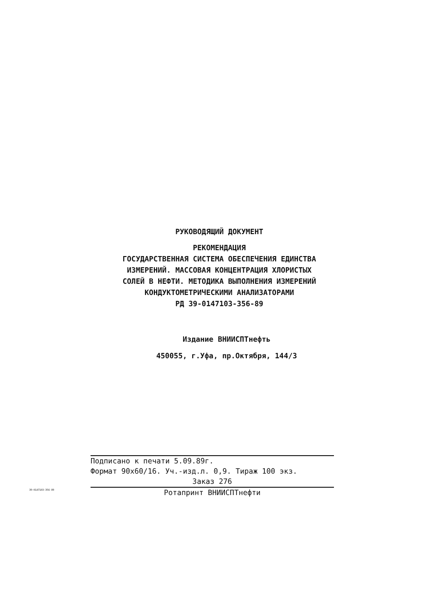РУКОВОДЯЩИЙ ДОКУМЕНТ
РЕКОМЕНДАЦИЯ
ГОСУДАРСТВЕННАЯ СИСТЕМА ОБЕСПЕЧЕНИЯ ЕДИНСТВА
ИЗМЕРЕНИЙ. МАССОВАЯ КОНЦЕНТРАЦИЯ ХЛОРИСТЫХ
СОЛЕЙ В НЕФТИ. МЕТОДИКА ВЫПОЛНЕНИЯ ИЗМЕРЕНИЙ
КОНДУКТОМЕТРИЧЕСКИМИ АНАЛИЗАТОРАМИ
РД 39-0147103-356-89
Издание ВНИИСПТнефть
450055, г.Уфа, пр.Октября, 144/3
Подписано к печати 5.09.89г.
Формат 90х60/16. Уч.-изд.л. 0,9. Тираж 100 экз.
Заказ 276
Ротапринт ВНИИСПТнефти
39-0147103-356-89